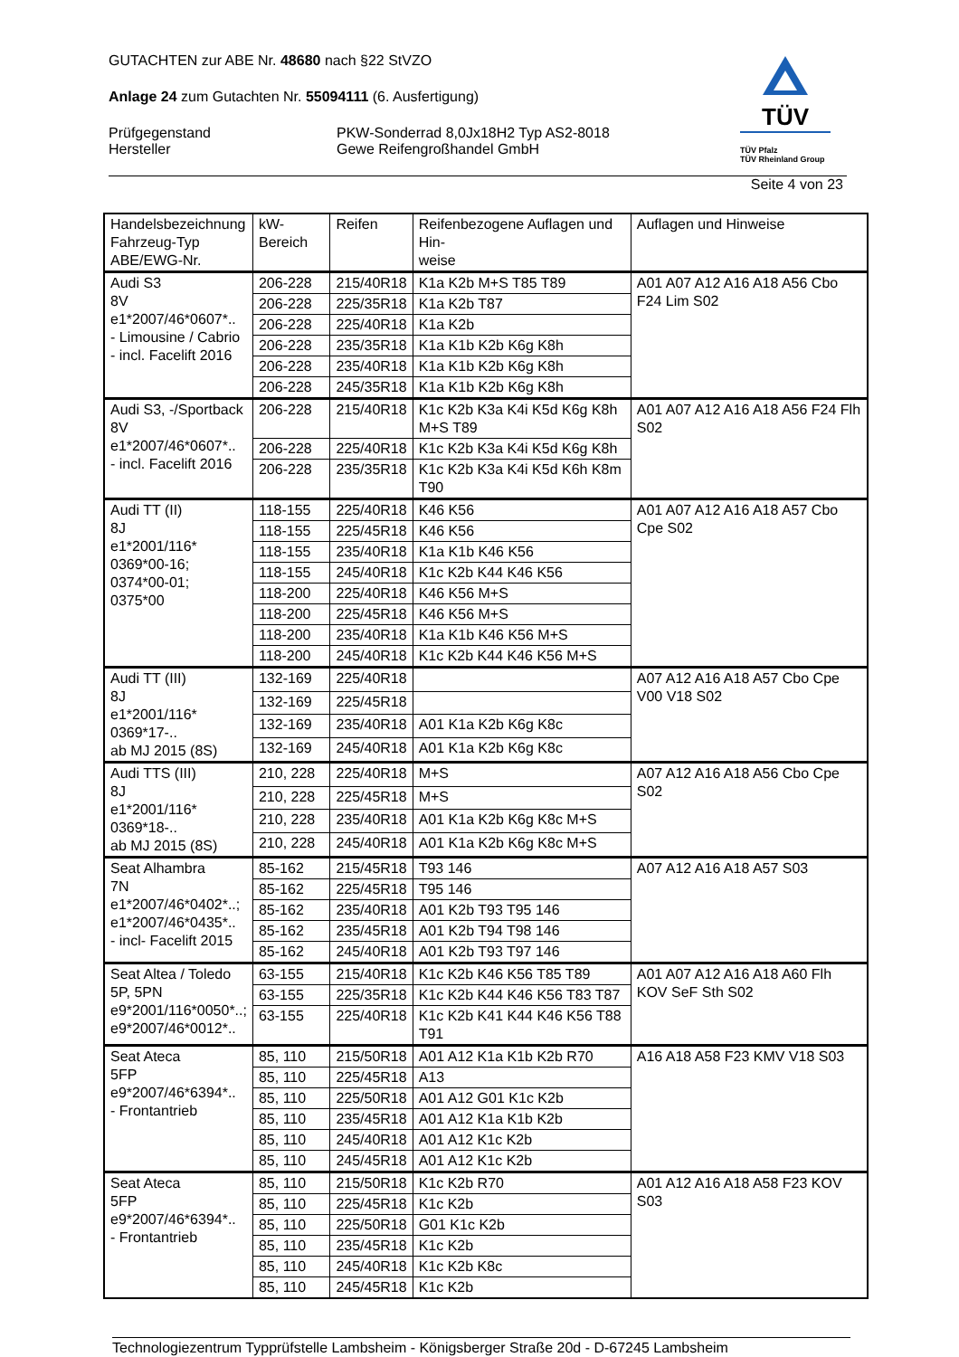TÜV
TÜV Pfalz
TÜV Rheinland Group
GUTACHTEN zur ABE Nr. 48680 nach §22 StVZO
Anlage 24 zum Gutachten Nr. 55094111 (6. Ausfertigung)
Prüfgegenstand
Hersteller
PKW-Sonderrad 8,0Jx18H2 Typ AS2-8018
Gewe Reifengroßhandel GmbH
Seite 4 von 23
| Handelsbezeichnung Fahrzeug-Typ ABE/EWG-Nr. | kW-Bereich | Reifen | Reifenbezogene Auflagen und Hin- weise | Auflagen und Hinweise |
| --- | --- | --- | --- | --- |
| Audi S3 8V e1*2007/46*0607*.. - Limousine / Cabrio - incl. Facelift 2016 | 206-228 | 215/40R18 | K1a K2b M+S T85 T89 | A01 A07 A12 A16 A18 A56 Cbo F24 Lim S02 |
| | 206-228 | 225/35R18 | K1a K2b T87 | |
| | 206-228 | 225/40R18 | K1a K2b | |
| | 206-228 | 235/35R18 | K1a K1b K2b K6g K8h | |
| | 206-228 | 235/40R18 | K1a K1b K2b K6g K8h | |
| | 206-228 | 245/35R18 | K1a K1b K2b K6g K8h | |
| Audi S3, -/Sportback 8V e1*2007/46*0607*.. - incl. Facelift 2016 | 206-228 | 215/40R18 | K1c K2b K3a K4i K5d K6g K8h M+S T89 | A01 A07 A12 A16 A18 A56 F24 Flh S02 |
| | 206-228 | 225/40R18 | K1c K2b K3a K4i K5d K6g K8h | |
| | 206-228 | 235/35R18 | K1c K2b K3a K4i K5d K6h K8m T90 | |
| Audi TT (II) 8J e1*2001/116* 0369*00-16; 0374*00-01; 0375*00 | 118-155 | 225/40R18 | K46 K56 | A01 A07 A12 A16 A18 A57 Cbo Cpe S02 |
| | 118-155 | 225/45R18 | K46 K56 | |
| | 118-155 | 235/40R18 | K1a K1b K46 K56 | |
| | 118-155 | 245/40R18 | K1c K2b K44 K46 K56 | |
| | 118-200 | 225/40R18 | K46 K56 M+S | |
| | 118-200 | 225/45R18 | K46 K56 M+S | |
| | 118-200 | 235/40R18 | K1a K1b K46 K56 M+S | |
| | 118-200 | 245/40R18 | K1c K2b K44 K46 K56 M+S | |
| Audi TT (III) 8J e1*2001/116* 0369*17-.. ab MJ 2015 (8S) | 132-169 | 225/40R18 | | A07 A12 A16 A18 A57 Cbo Cpe V00 V18 S02 |
| | 132-169 | 225/45R18 | | |
| | 132-169 | 235/40R18 | A01 K1a K2b K6g K8c | |
| | 132-169 | 245/40R18 | A01 K1a K2b K6g K8c | |
| Audi TTS (III) 8J e1*2001/116* 0369*18-.. ab MJ 2015 (8S) | 210, 228 | 225/40R18 | M+S | A07 A12 A16 A18 A56 Cbo Cpe S02 |
| | 210, 228 | 225/45R18 | M+S | |
| | 210, 228 | 235/40R18 | A01 K1a K2b K6g K8c M+S | |
| | 210, 228 | 245/40R18 | A01 K1a K2b K6g K8c M+S | |
| Seat Alhambra 7N e1*2007/46*0402*..; e1*2007/46*0435*.. - incl- Facelift 2015 | 85-162 | 215/45R18 | T93 146 | A07 A12 A16 A18 A57 S03 |
| | 85-162 | 225/45R18 | T95 146 | |
| | 85-162 | 235/40R18 | A01 K2b T93 T95 146 | |
| | 85-162 | 235/45R18 | A01 K2b T94 T98 146 | |
| | 85-162 | 245/40R18 | A01 K2b T93 T97 146 | |
| Seat Altea / Toledo 5P, 5PN e9*2001/116*0050*..; e9*2007/46*0012*.. | 63-155 | 215/40R18 | K1c K2b K46 K56 T85 T89 | A01 A07 A12 A16 A18 A60 Flh KOV SeF Sth S02 |
| | 63-155 | 225/35R18 | K1c K2b K44 K46 K56 T83 T87 | |
| | 63-155 | 225/40R18 | K1c K2b K41 K44 K46 K56 T88 T91 | |
| Seat Ateca 5FP e9*2007/46*6394*.. - Frontantrieb | 85, 110 | 215/50R18 | A01 A12 K1a K1b K2b R70 | A16 A18 A58 F23 KMV V18 S03 |
| | 85, 110 | 225/45R18 | A13 | |
| | 85, 110 | 225/50R18 | A01 A12 G01 K1c K2b | |
| | 85, 110 | 235/45R18 | A01 A12 K1a K1b K2b | |
| | 85, 110 | 245/40R18 | A01 A12 K1c K2b | |
| | 85, 110 | 245/45R18 | A01 A12 K1c K2b | |
| Seat Ateca 5FP e9*2007/46*6394*.. - Frontantrieb | 85, 110 | 215/50R18 | K1c K2b R70 | A01 A12 A16 A18 A58 F23 KOV S03 |
| | 85, 110 | 225/45R18 | K1c K2b | |
| | 85, 110 | 225/50R18 | G01 K1c K2b | |
| | 85, 110 | 235/45R18 | K1c K2b | |
| | 85, 110 | 245/40R18 | K1c K2b K8c | |
| | 85, 110 | 245/45R18 | K1c K2b | |
Technologiezentrum Typprüfstelle Lambsheim - Königsberger Straße 20d - D-67245 Lambsheim